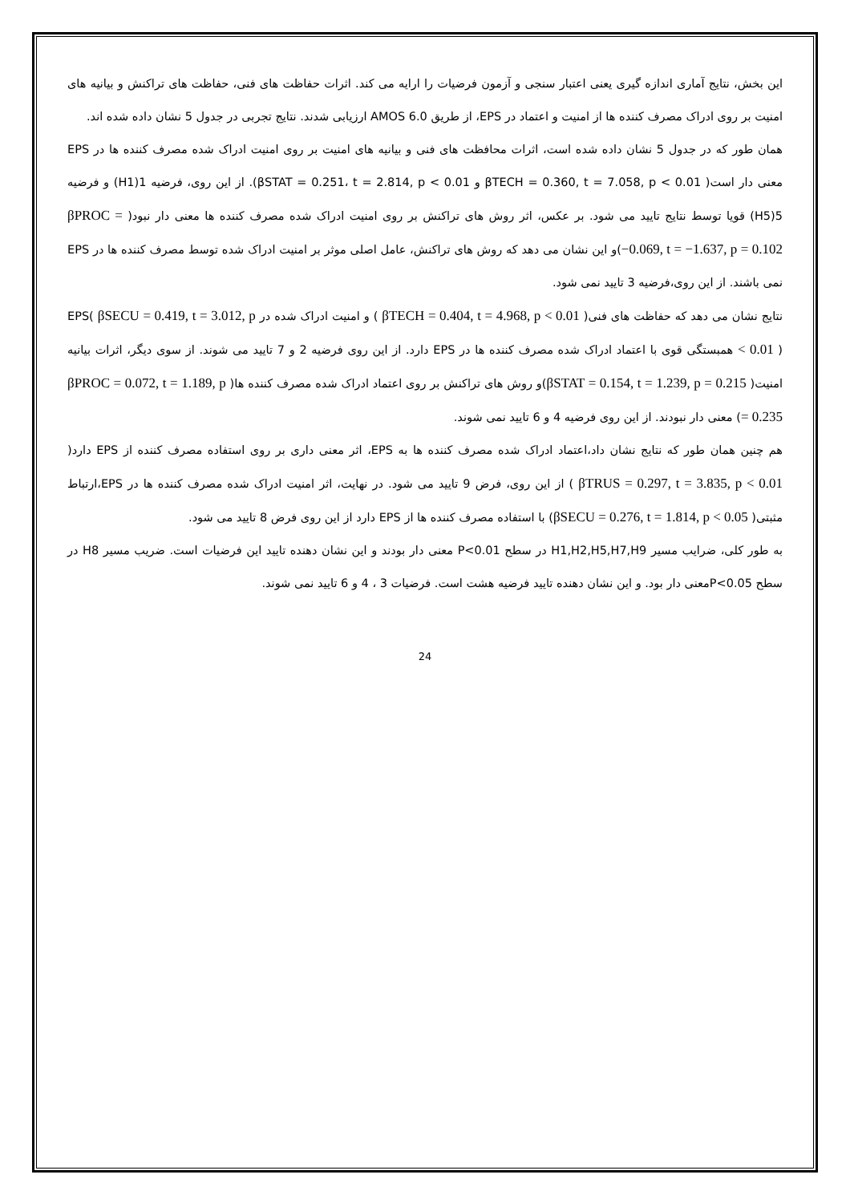این بخش، نتایج آماری اندازه گیری یعنی اعتبار سنجی و آزمون فرضیات را ارایه می کند. اثرات حفاظت های فنی، حفاظت های تراکنش و بیانیه های امنیت بر روی ادراک مصرف کننده ها از امنیت و اعتماد در EPS، از طریق AMOS 6.0 ارزیابی شدند. نتایج تجربی در جدول 5 نشان داده شده اند.
همان طور که در جدول 5 نشان داده شده است، اثرات محافظت های فنی و بیانیه های امنیت بر روی امنیت ادراک شده مصرف کننده ها در EPS معنی دار است( βTECH = 0.360, t = 7.058, p < 0.01 و βSTAT = 0.251، t = 2.814, p < 0.01). از این روی، فرضیه 1(H1) و فرضیه 5(H5) قویا توسط نتایج تایید می شود. بر عکس، اثر روش های تراکنش بر روی امنیت ادراک شده مصرف کننده ها معنی دار نبود( βPROC = −0.069, t = −1.637, p = 0.102)و این نشان می دهد که روش های تراکنش، عامل اصلی موثر بر امنیت ادراک شده توسط مصرف کننده ها در EPS نمی باشند. از این روی،فرضیه 3 تایید نمی شود.
نتایج نشان می دهد که حفاظت های فنی( βTECH = 0.404, t = 4.968, p < 0.01 ) و امنیت ادراک شده در EPS( βSECU = 0.419, t = 3.012, p < 0.01 ) همبستگی قوی با اعتماد ادراک شده مصرف کننده ها در EPS دارد. از این روی فرضیه 2 و 7 تایید می شوند. از سوی دیگر، اثرات بیانیه امنیت( βSTAT = 0.154, t = 1.239, p = 0.215)و روش های تراکنش بر روی اعتماد ادراک شده مصرف کننده ها( βPROC = 0.072, t = 1.189, p = 0.235) معنی دار نبودند. از این روی فرضیه 4 و 6 تایید نمی شوند.
هم چنین همان طور که نتایج نشان داد،اعتماد ادراک شده مصرف کننده ها به EPS، اثر معنی داری بر روی استفاده مصرف کننده از EPS دارد( βTRUS = 0.297, t = 3.835, p < 0.01 ) از این روی، فرض 9 تایید می شود. در نهایت، اثر امنیت ادراک شده مصرف کننده ها در EPS،ارتباط مثبتی( βSECU = 0.276, t = 1.814, p < 0.05) با استفاده مصرف کننده ها از EPS دارد از این روی فرض 8 تایید می شود.
به طور کلی، ضرایب مسیر H1,H2,H5,H7,H9 در سطح P<0.01 معنی دار بودند و این نشان دهنده تایید این فرضیات است. ضریب مسیر H8 در سطح P<0.05معنی دار بود. و این نشان دهنده تایید فرضیه هشت است. فرضیات 3 ، 4 و 6 تایید نمی شوند.
24